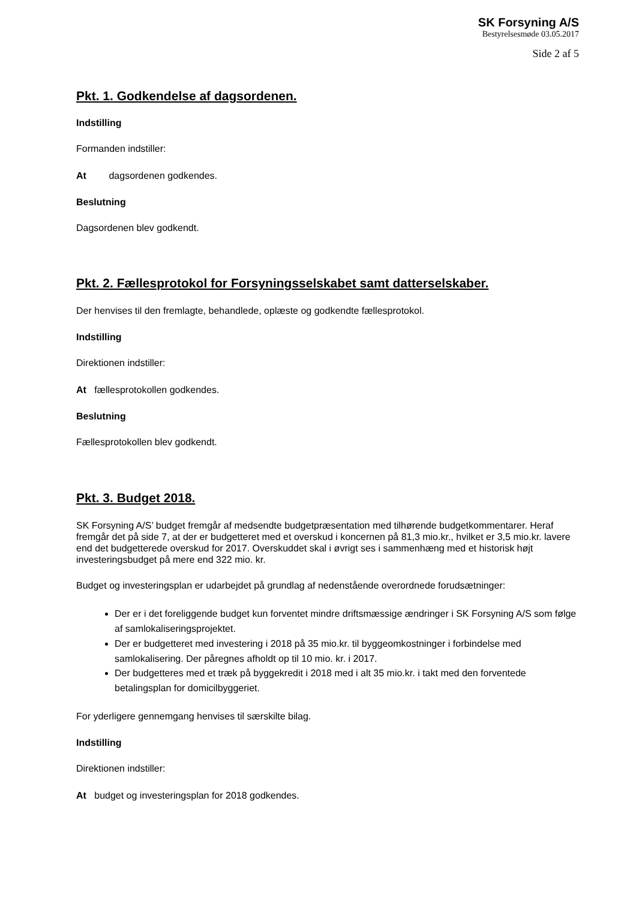SK Forsyning A/S
Bestyrelsesmøde 03.05.2017
Side 2 af 5
Pkt. 1. Godkendelse af dagsordenen.
Indstilling
Formanden indstiller:
At dagsordenen godkendes.
Beslutning
Dagsordenen blev godkendt.
Pkt. 2. Fællesprotokol for Forsyningsselskabet samt datterselskaber.
Der henvises til den fremlagte, behandlede, oplæste og godkendte fællesprotokol.
Indstilling
Direktionen indstiller:
At fællesprotokollen godkendes.
Beslutning
Fællesprotokollen blev godkendt.
Pkt. 3. Budget 2018.
SK Forsyning A/S’ budget fremgår af medsendte budgetpræsentation med tilhørende budgetkommentarer. Heraf fremgår det på side 7, at der er budgetteret med et overskud i koncernen på 81,3 mio.kr., hvilket er 3,5 mio.kr. lavere end det budgetterede overskud for 2017. Overskuddet skal i øvrigt ses i sammenhæng med et historisk højt investeringsbudget på mere end 322 mio. kr.
Budget og investeringsplan er udarbejdet på grundlag af nedenstående overordnede forudsætninger:
Der er i det foreliggende budget kun forventet mindre driftsmæssige ændringer i SK Forsyning A/S som følge af samlokaliseringsprojektet.
Der er budgetteret med investering i 2018 på 35 mio.kr. til byggeomkostninger i forbindelse med samlokalisering. Der påregnes afholdt op til 10 mio. kr. i 2017.
Der budgetteres med et træk på byggekredit i 2018 med i alt 35 mio.kr. i takt med den forventede betalingsplan for domicilbyggeriet.
For yderligere gennemgang henvises til særskilte bilag.
Indstilling
Direktionen indstiller:
At budget og investeringsplan for 2018 godkendes.